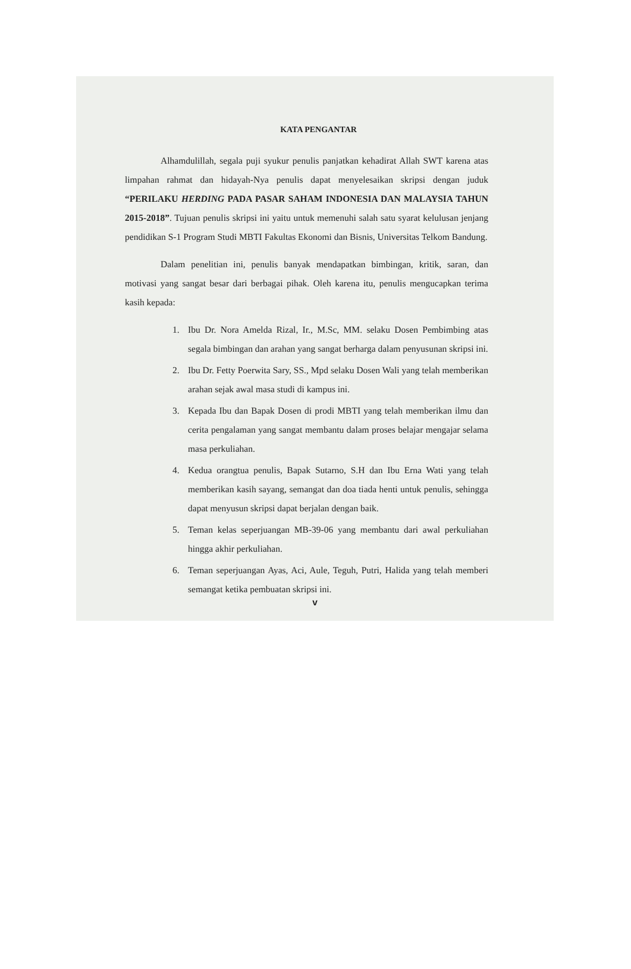KATA PENGANTAR
Alhamdulillah, segala puji syukur penulis panjatkan kehadirat Allah SWT karena atas limpahan rahmat dan hidayah-Nya penulis dapat menyelesaikan skripsi dengan juduk “PERILAKU HERDING PADA PASAR SAHAM INDONESIA DAN MALAYSIA TAHUN 2015-2018”. Tujuan penulis skripsi ini yaitu untuk memenuhi salah satu syarat kelulusan jenjang pendidikan S-1 Program Studi MBTI Fakultas Ekonomi dan Bisnis, Universitas Telkom Bandung.
Dalam penelitian ini, penulis banyak mendapatkan bimbingan, kritik, saran, dan motivasi yang sangat besar dari berbagai pihak. Oleh karena itu, penulis mengucapkan terima kasih kepada:
1. Ibu Dr. Nora Amelda Rizal, Ir., M.Sc, MM. selaku Dosen Pembimbing atas segala bimbingan dan arahan yang sangat berharga dalam penyusunan skripsi ini.
2. Ibu Dr. Fetty Poerwita Sary, SS., Mpd selaku Dosen Wali yang telah memberikan arahan sejak awal masa studi di kampus ini.
3. Kepada Ibu dan Bapak Dosen di prodi MBTI yang telah memberikan ilmu dan cerita pengalaman yang sangat membantu dalam proses belajar mengajar selama masa perkuliahan.
4. Kedua orangtua penulis, Bapak Sutarno, S.H dan Ibu Erna Wati yang telah memberikan kasih sayang, semangat dan doa tiada henti untuk penulis, sehingga dapat menyusun skripsi dapat berjalan dengan baik.
5. Teman kelas seperjuangan MB-39-06 yang membantu dari awal perkuliahan hingga akhir perkuliahan.
6. Teman seperjuangan Ayas, Aci, Aule, Teguh, Putri, Halida yang telah memberi semangat ketika pembuatan skripsi ini.
v